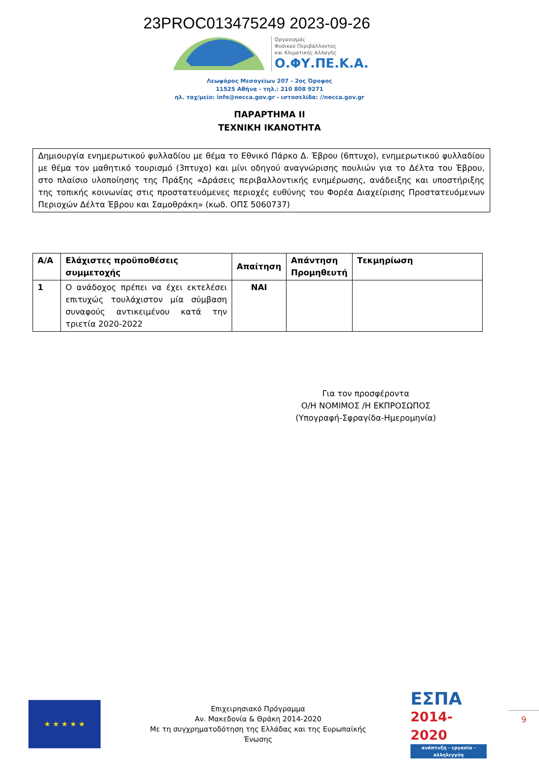23PROC013475249 2023-09-26
Οργανισμός
Φυσικού Περιβάλλοντος
και Κλιματικής Αλλαγής
Ο.ΦΥ.ΠΕ.Κ.Α.
Λεωφόρος Μεσογείων 207 - 2ος Όροφος
11525 Αθήνα - τηλ.: 210 808 9271
ηλ. ταχ/μείο: info@necca.gov.gr - ιστοσελίδα: //necca.gov.gr
ΠΑΡΑΡΤΗΜΑ ΙΙ
ΤΕΧΝΙΚΗ ΙΚΑΝΟΤΗΤΑ
Δημιουργία ενημερωτικού φυλλαδίου με θέμα το Εθνικό Πάρκο Δ. Έβρου (6πτυχο), ενημερωτικού φυλλαδίου με θέμα τον μαθητικό τουρισμό (3πτυχο) και μίνι οδηγού αναγνώρισης πουλιών για το Δέλτα του Έβρου, στο πλαίσιο υλοποίησης της Πράξης «Δράσεις περιβαλλοντικής ενημέρωσης, ανάδειξης και υποστήριξης της τοπικής κοινωνίας στις προστατευόμενες περιοχές ευθύνης του Φορέα Διαχείρισης Προστατευόμενων Περιοχών Δέλτα Έβρου και Σαμοθράκη» (κωδ. ΟΠΣ 5060737)
| Α/Α | Ελάχιστες προϋποθέσεις συμμετοχής | Απαίτηση | Απάντηση Προμηθευτή | Τεκμηρίωση |
| --- | --- | --- | --- | --- |
| 1 | Ο ανάδοχος πρέπει να έχει εκτελέσει επιτυχώς τουλάχιστον μία σύμβαση συναφούς αντικειμένου κατά την τριετία 2020-2022 | ΝΑΙ | | |
Για τον προσφέροντα
Ο/Η ΝΟΜΙΜΟΣ /Η ΕΚΠΡΟΣΩΠΟΣ
(Υπογραφή-Σφραγίδα-Ημερομηνία)
★ ★ ★ ★ ★
Επιχειρησιακό Πρόγραμμα
Αν. Μακεδονία & Θράκη 2014-2020
Με τη συγχρηματοδότηση της Ελλάδας και της Ευρωπαϊκής Ένωσης
ΕΣΠΑ
2014-2020
ανάπτυξη - εργασία - αλληλεγγύη
9